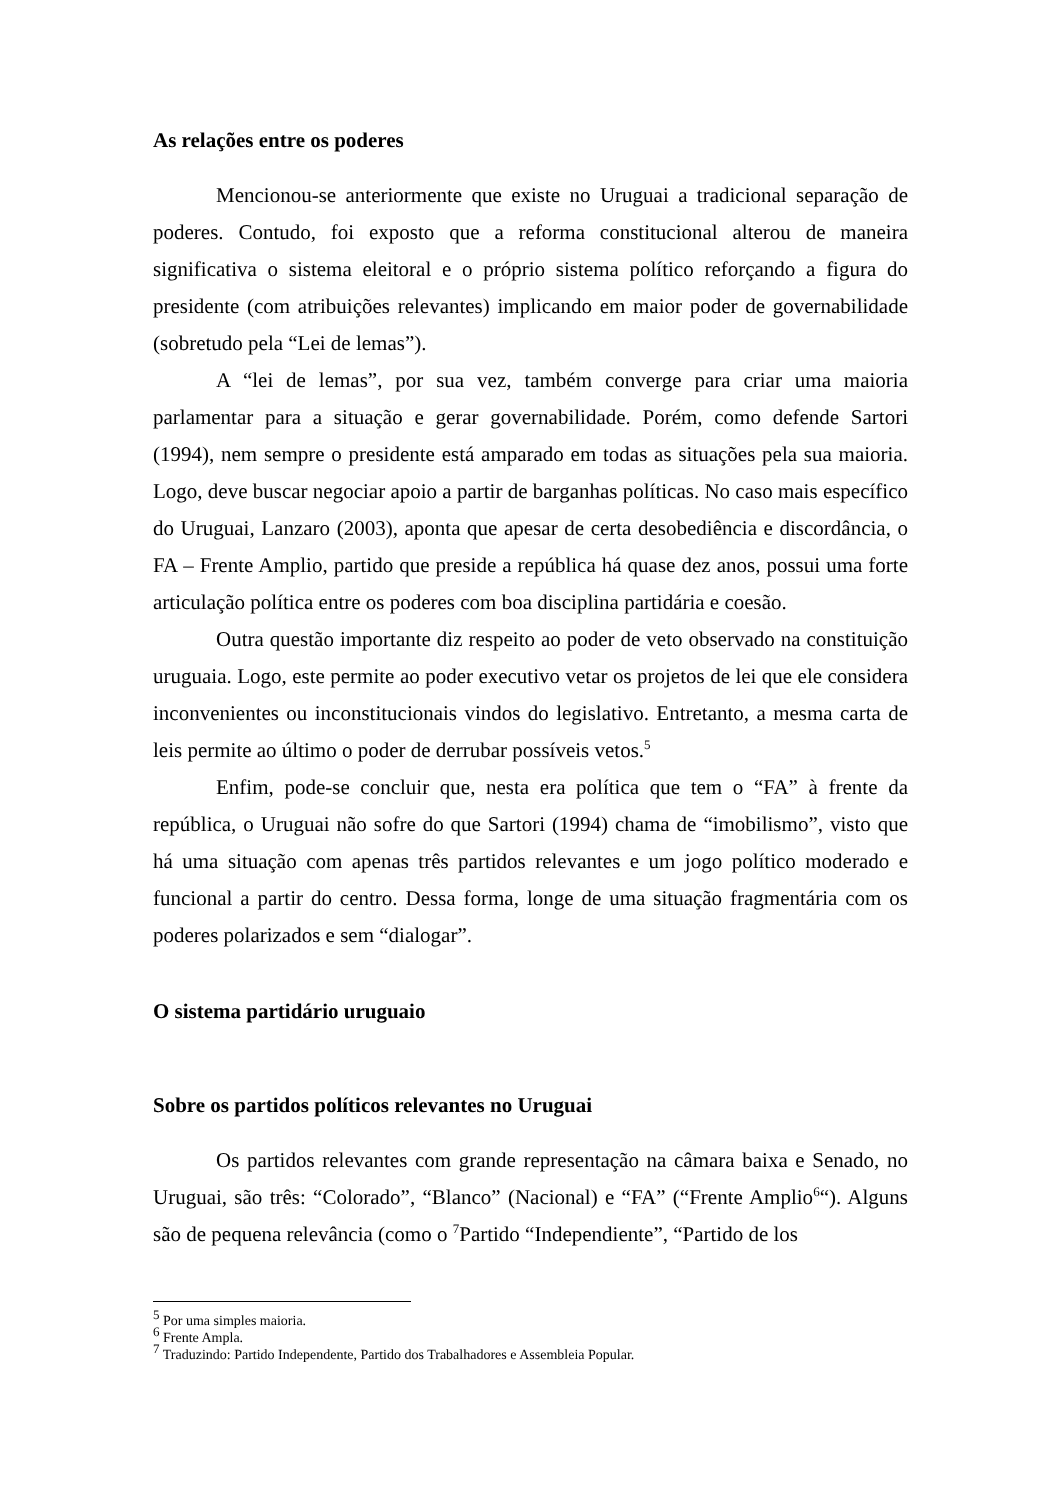As relações entre os poderes
Mencionou-se anteriormente que existe no Uruguai a tradicional separação de poderes. Contudo, foi exposto que a reforma constitucional alterou de maneira significativa o sistema eleitoral e o próprio sistema político reforçando a figura do presidente (com atribuições relevantes) implicando em maior poder de governabilidade (sobretudo pela “Lei de lemas”).
A “lei de lemas”, por sua vez, também converge para criar uma maioria parlamentar para a situação e gerar governabilidade. Porém, como defende Sartori (1994), nem sempre o presidente está amparado em todas as situações pela sua maioria. Logo, deve buscar negociar apoio a partir de barganhas políticas. No caso mais específico do Uruguai, Lanzaro (2003), aponta que apesar de certa desobediência e discordância, o FA – Frente Amplio, partido que preside a república há quase dez anos, possui uma forte articulação política entre os poderes com boa disciplina partidária e coesão.
Outra questão importante diz respeito ao poder de veto observado na constituição uruguaia. Logo, este permite ao poder executivo vetar os projetos de lei que ele considera inconvenientes ou inconstitucionais vindos do legislativo. Entretanto, a mesma carta de leis permite ao último o poder de derrubar possíveis vetos.<sup>5</sup>
Enfim, pode-se concluir que, nesta era política que tem o “FA” à frente da república, o Uruguai não sofre do que Sartori (1994) chama de “imobilismo”, visto que há uma situação com apenas três partidos relevantes e um jogo político moderado e funcional a partir do centro. Dessa forma, longe de uma situação fragmentária com os poderes polarizados e sem “dialogar”.
O sistema partidário uruguaio
Sobre os partidos políticos relevantes no Uruguai
Os partidos relevantes com grande representação na câmara baixa e Senado, no Uruguai, são três: “Colorado”, “Blanco” (Nacional) e “FA” (“Frente Amplio<sup>6</sup>“). Alguns são de pequena relevância (como o <sup>7</sup>Partido “Independiente”, “Partido de los
<sup>5</sup> Por uma simples maioria.
<sup>6</sup> Frente Ampla.
<sup>7</sup> Traduzindo: Partido Independente, Partido dos Trabalhadores e Assembleia Popular.